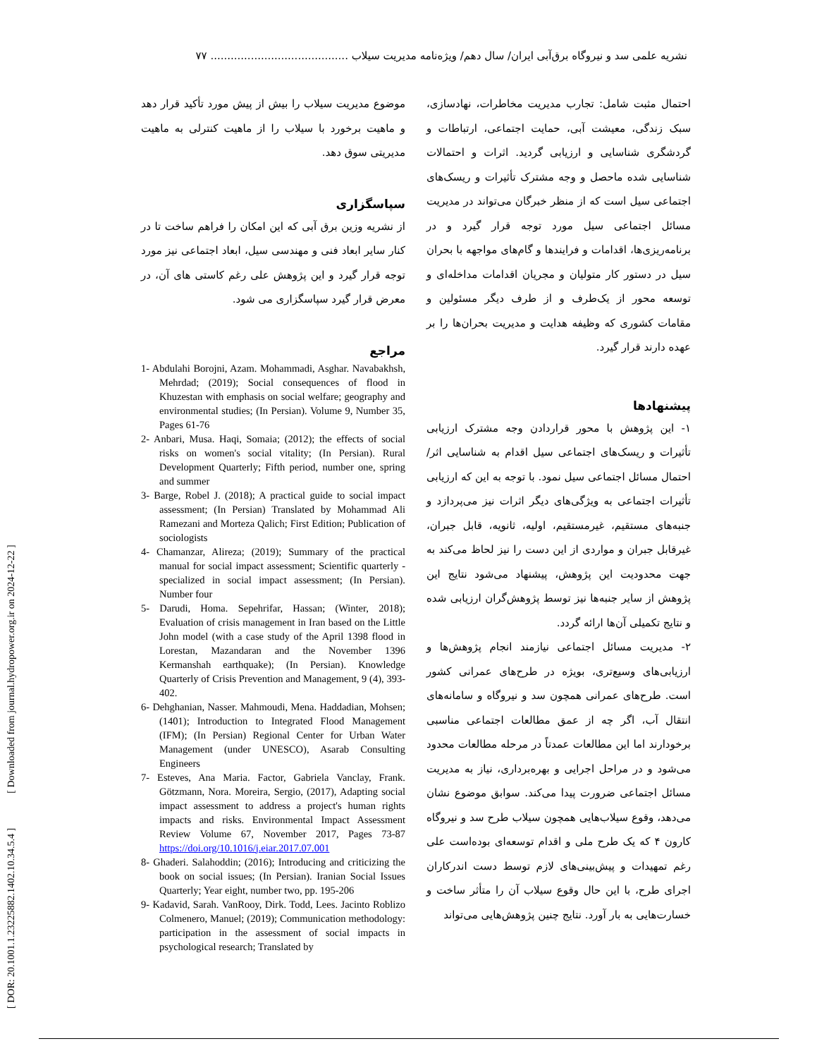نشریه علمی سد و نیروگاه برق‌آبی ایران/ سال دهم/ ویژه‌نامه مدیریت سیلاب ......................................... ۷۷
[ DOR: 20.1001.1.23225882.1402.10.34.5.4 ] [ Downloaded from journal.hydropower.org.ir on 2024-12-22 ]
احتمال مثبت شامل: تجارب مدیریت مخاطرات، نهادسازی، سبک زندگی، معیشت آبی، حمایت اجتماعی، ارتباطات و گردشگری شناسایی و ارزیابی گردید. اثرات و احتمالات شناسایی شده ماحصل و وجه مشترک تأثیرات و ریسک‌های اجتماعی سیل است که از منظر خبرگان می‌تواند در مدیریت مسائل اجتماعی سیل مورد توجه قرار گیرد و در برنامه‌ریزی‌ها، اقدامات و فرایندها و گام‌های مواجهه با بحران سیل در دستور کار متولیان و مجریان اقدامات مداخله‌ای و توسعه محور از یک‌طرف و از طرف دیگر مسئولین و مقامات کشوری که وظیفه هدایت و مدیریت بحران‌ها را بر عهده دارند قرار گیرد.
پیشنهادها
۱- این پژوهش با محور قراردادن وجه مشترک ارزیابی تأثیرات و ریسک‌های اجتماعی سیل اقدام به شناسایی اثر/ احتمال مسائل اجتماعی سیل نمود. با توجه به این که ارزیابی تأثیرات اجتماعی به ویژگی‌های دیگر اثرات نیز می‌پردازد و جنبه‌های مستقیم، غیرمستقیم، اولیه، ثانویه، قابل جبران، غیرقابل جبران و مواردی از این دست را نیز لحاظ می‌کند به جهت محدودیت این پژوهش، پیشنهاد می‌شود نتایج این پژوهش از سایر جنبه‌ها نیز توسط پژوهش‌گران ارزیابی شده و نتایج تکمیلی آن‌ها ارائه گردد.
۲- مدیریت مسائل اجتماعی نیازمند انجام پژوهش‌ها و ارزیابی‌های وسیع‌تری، بویژه در طرح‌های عمرانی کشور است. طرح‌های عمرانی همچون سد و نیروگاه و سامانه‌های انتقال آب، اگر چه از عمق مطالعات اجتماعی مناسبی برخودارند اما این مطالعات عمدتاً در مرحله مطالعات محدود می‌شود و در مراحل اجرایی و بهره‌برداری، نیاز به مدیریت مسائل اجتماعی ضرورت پیدا می‌کند. سوابق موضوع نشان می‌دهد، وقوع سیلاب‌هایی همچون سیلاب طرح سد و نیروگاه کارون ۴ که یک طرح ملی و اقدام توسعه‌ای بوده‌است علی رغم تمهیدات و پیش‌بینی‌های لازم توسط دست اندرکاران اجرای طرح، با این حال وقوع سیلاب آن را متأثر ساخت و خسارت‌هایی به بار آورد. نتایج چنین پژوهش‌هایی می‌تواند
موضوع مدیریت سیلاب را بیش از پیش مورد تأکید قرار دهد و ماهیت برخورد با سیلاب را از ماهیت کنترلی به ماهیت مدیریتی سوق دهد.
سپاسگزاری
از نشریه وزین برق آبی که این امکان را فراهم ساخت تا در کنار سایر ابعاد فنی و مهندسی سیل، ابعاد اجتماعی نیز مورد توجه قرار گیرد و این پژوهش علی رغم کاستی های آن، در معرض قرار گیرد سپاسگزاری می شود.
مراجع
1- Abdulahi Borojni, Azam. Mohammadi, Asghar. Navabakhsh, Mehrdad; (2019); Social consequences of flood in Khuzestan with emphasis on social welfare; geography and environmental studies; (In Persian). Volume 9, Number 35, Pages 61-76
2- Anbari, Musa. Haqi, Somaia; (2012); the effects of social risks on women's social vitality; (In Persian). Rural Development Quarterly; Fifth period, number one, spring and summer
3- Barge, Robel J. (2018); A practical guide to social impact assessment; (In Persian) Translated by Mohammad Ali Ramezani and Morteza Qalich; First Edition; Publication of sociologists
4- Chamanzar, Alireza; (2019); Summary of the practical manual for social impact assessment; Scientific quarterly - specialized in social impact assessment; (In Persian). Number four
5- Darudi, Homa. Sepehrifar, Hassan; (Winter, 2018); Evaluation of crisis management in Iran based on the Little John model (with a case study of the April 1398 flood in Lorestan, Mazandaran and the November 1396 Kermanshah earthquake); (In Persian). Knowledge Quarterly of Crisis Prevention and Management, 9 (4), 393-402.
6- Dehghanian, Nasser. Mahmoudi, Mena. Haddadian, Mohsen; (1401); Introduction to Integrated Flood Management (IFM); (In Persian) Regional Center for Urban Water Management (under UNESCO), Asarab Consulting Engineers
7- Esteves, Ana Maria. Factor, Gabriela Vanclay, Frank. Götzmann, Nora. Moreira, Sergio, (2017), Adapting social impact assessment to address a project's human rights impacts and risks. Environmental Impact Assessment Review Volume 67, November 2017, Pages 73-87 https://doi.org/10.1016/j.eiar.2017.07.001
8- Ghaderi. Salahoddin; (2016); Introducing and criticizing the book on social issues; (In Persian). Iranian Social Issues Quarterly; Year eight, number two, pp. 195-206
9- Kadavid, Sarah. VanRooy, Dirk. Todd, Lees. Jacinto Roblizo Colmenero, Manuel; (2019); Communication methodology: participation in the assessment of social impacts in psychological research; Translated by